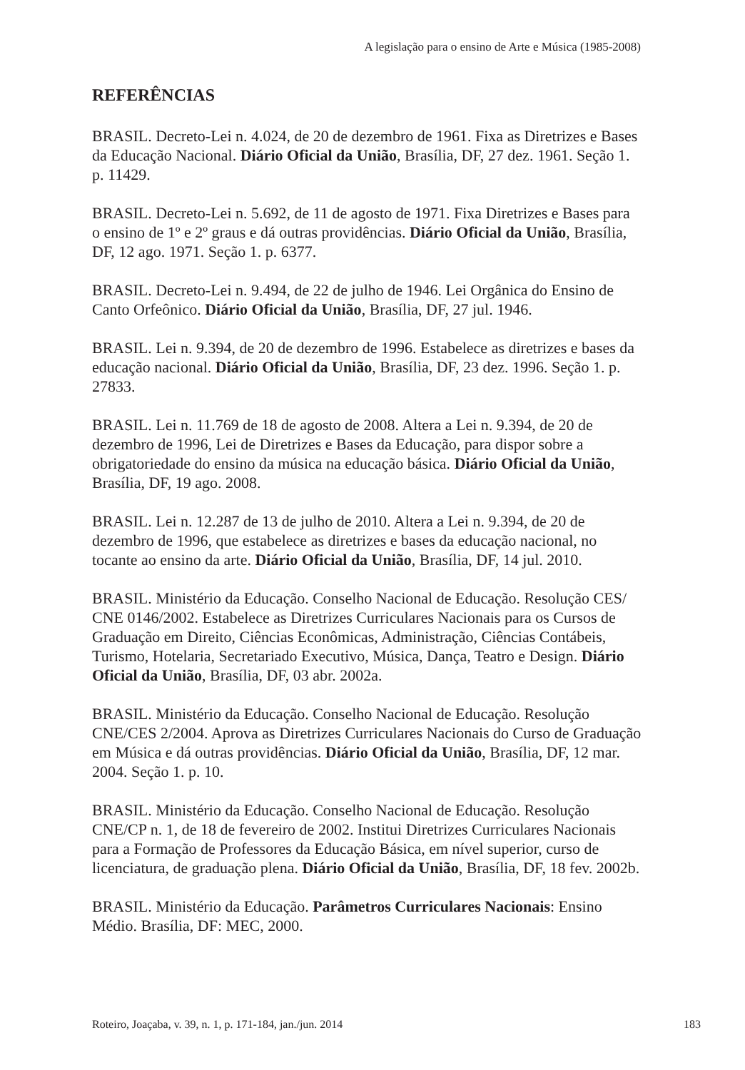A legislação para o ensino de Arte e Música (1985-2008)
REFERÊNCIAS
BRASIL. Decreto-Lei n. 4.024, de 20 de dezembro de 1961. Fixa as Diretrizes e Bases da Educação Nacional. Diário Oficial da União, Brasília, DF, 27 dez. 1961. Seção 1. p. 11429.
BRASIL. Decreto-Lei n. 5.692, de 11 de agosto de 1971. Fixa Diretrizes e Bases para o ensino de 1º e 2º graus e dá outras providências. Diário Oficial da União, Brasília, DF, 12 ago. 1971. Seção 1. p. 6377.
BRASIL. Decreto-Lei n. 9.494, de 22 de julho de 1946. Lei Orgânica do Ensino de Canto Orfeônico. Diário Oficial da União, Brasília, DF, 27 jul. 1946.
BRASIL. Lei n. 9.394, de 20 de dezembro de 1996. Estabelece as diretrizes e bases da educação nacional. Diário Oficial da União, Brasília, DF, 23 dez. 1996. Seção 1. p. 27833.
BRASIL. Lei n. 11.769 de 18 de agosto de 2008. Altera a Lei n. 9.394, de 20 de dezembro de 1996, Lei de Diretrizes e Bases da Educação, para dispor sobre a obrigatoriedade do ensino da música na educação básica. Diário Oficial da União, Brasília, DF, 19 ago. 2008.
BRASIL. Lei n. 12.287 de 13 de julho de 2010. Altera a Lei n. 9.394, de 20 de dezembro de 1996, que estabelece as diretrizes e bases da educação nacional, no tocante ao ensino da arte. Diário Oficial da União, Brasília, DF, 14 jul. 2010.
BRASIL. Ministério da Educação. Conselho Nacional de Educação. Resolução CES/ CNE 0146/2002. Estabelece as Diretrizes Curriculares Nacionais para os Cursos de Graduação em Direito, Ciências Econômicas, Administração, Ciências Contábeis, Turismo, Hotelaria, Secretariado Executivo, Música, Dança, Teatro e Design. Diário Oficial da União, Brasília, DF, 03 abr. 2002a.
BRASIL. Ministério da Educação. Conselho Nacional de Educação. Resolução CNE/CES 2/2004. Aprova as Diretrizes Curriculares Nacionais do Curso de Graduação em Música e dá outras providências. Diário Oficial da União, Brasília, DF, 12 mar. 2004. Seção 1. p. 10.
BRASIL. Ministério da Educação. Conselho Nacional de Educação. Resolução CNE/CP n. 1, de 18 de fevereiro de 2002. Institui Diretrizes Curriculares Nacionais para a Formação de Professores da Educação Básica, em nível superior, curso de licenciatura, de graduação plena. Diário Oficial da União, Brasília, DF, 18 fev. 2002b.
BRASIL. Ministério da Educação. Parâmetros Curriculares Nacionais: Ensino Médio. Brasília, DF: MEC, 2000.
Roteiro, Joaçaba, v. 39, n. 1, p. 171-184, jan./jun. 2014 183